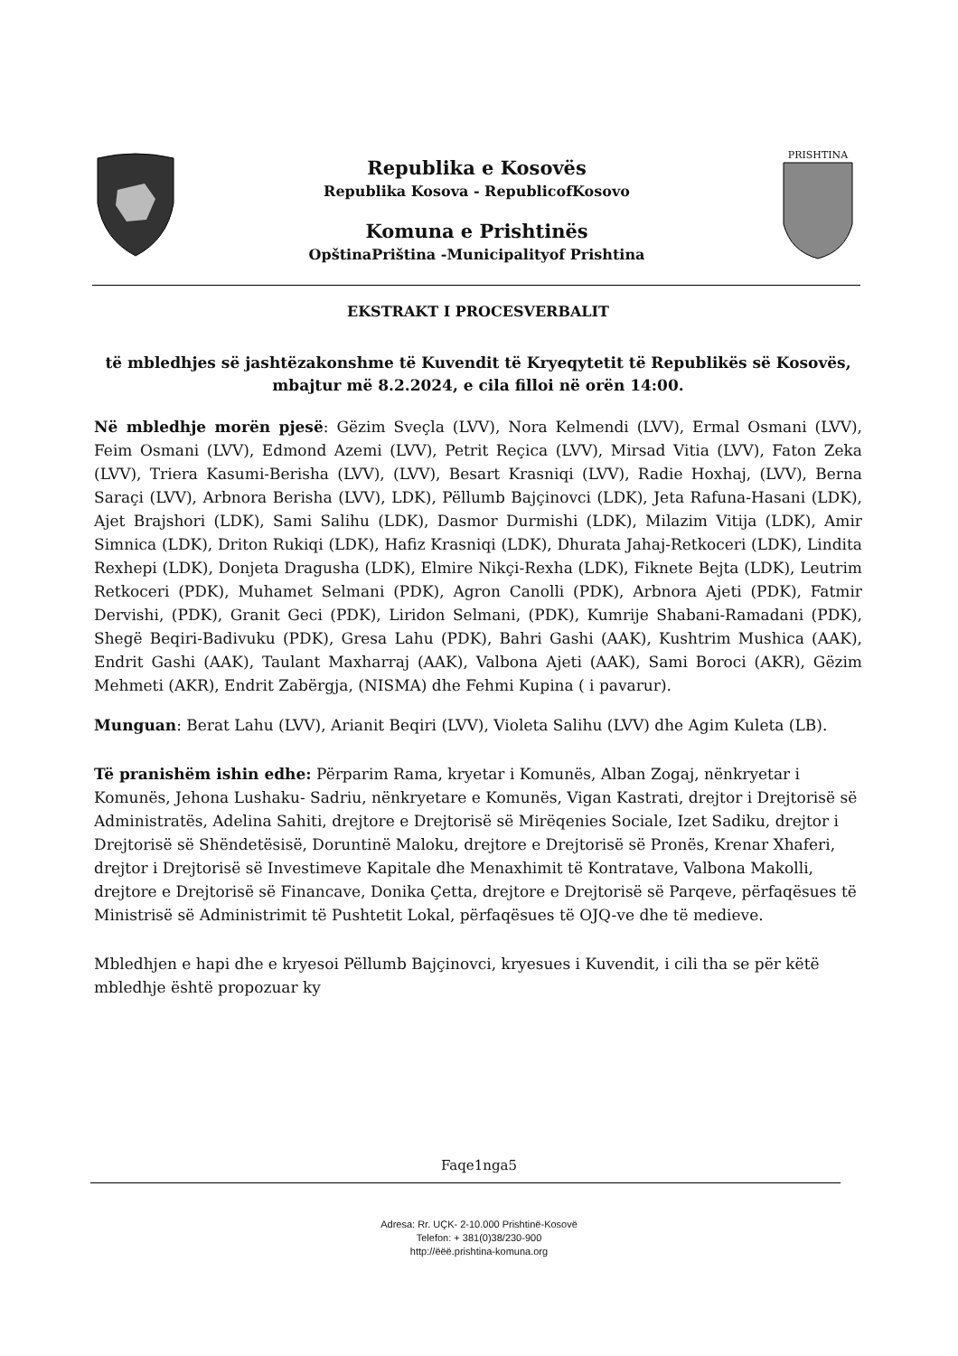Republika e Kosovës
Republika Kosova - RepublicofKosovo
Komuna e Prishtinës
OpštinaPriština -Municipalityof Prishtina
PRISHTINA
EKSTRAKT I PROCESVERBALIT
të mbledhjes së jashtëzakonshme të Kuvendit të Kryeqytetit të Republikës së Kosovës, mbajtur më 8.2.2024, e cila filloi në orën 14:00.
Në mbledhje morën pjesë: Gëzim Sveçla (LVV), Nora Kelmendi (LVV), Ermal Osmani (LVV), Feim Osmani (LVV), Edmond Azemi (LVV), Petrit Reçica (LVV), Mirsad Vitia (LVV), Faton Zeka (LVV), Triera Kasumi-Berisha (LVV), (LVV), Besart Krasniqi (LVV), Radie Hoxhaj, (LVV), Berna Saraçi (LVV), Arbnora Berisha (LVV), LDK), Pëllumb Bajçinovci (LDK), Jeta Rafuna-Hasani (LDK), Ajet Brajshori (LDK), Sami Salihu (LDK), Dasmor Durmishi (LDK), Milazim Vitija (LDK), Amir Simnica (LDK), Driton Rukiqi (LDK), Hafiz Krasniqi (LDK), Dhurata Jahaj-Retkoceri (LDK), Lindita Rexhepi (LDK), Donjeta Dragusha (LDK), Elmire Nikçi-Rexha (LDK), Fiknete Bejta (LDK), Leutrim Retkoceri (PDK), Muhamet Selmani (PDK), Agron Canolli (PDK), Arbnora Ajeti (PDK), Fatmir Dervishi, (PDK), Granit Geci (PDK), Liridon Selmani, (PDK), Kumrije Shabani-Ramadani (PDK), Shegë Beqiri-Badivuku (PDK), Gresa Lahu (PDK), Bahri Gashi (AAK), Kushtrim Mushica (AAK), Endrit Gashi (AAK), Taulant Maxharraj (AAK), Valbona Ajeti (AAK), Sami Boroci (AKR), Gëzim Mehmeti (AKR), Endrit Zabërgja, (NISMA) dhe Fehmi Kupina ( i pavarur).
Munguan: Berat Lahu (LVV), Arianit Beqiri (LVV), Violeta Salihu (LVV) dhe Agim Kuleta (LB).
Të pranishëm ishin edhe: Përparim Rama, kryetar i Komunës, Alban Zogaj, nënkryetar i Komunës, Jehona Lushaku- Sadriu, nënkryetare e Komunës, Vigan Kastrati, drejtor i Drejtorisë së Administratës, Adelina Sahiti, drejtore e Drejtorisë së Mirëqenies Sociale, Izet Sadiku, drejtor i Drejtorisë së Shëndetësisë, Doruntinë Maloku, drejtore e Drejtorisë së Pronës, Krenar Xhaferi, drejtor i Drejtorisë së Investimeve Kapitale dhe Menaxhimit të Kontratave, Valbona Makolli, drejtore e Drejtorisë së Financave, Donika Çetta, drejtore e Drejtorisë së Parqeve, përfaqësues të Ministrisë së Administrimit të Pushtetit Lokal, përfaqësues të OJQ-ve dhe të medieve.
Mbledhjen e hapi dhe e kryesoi Pëllumb Bajçinovci, kryesues i Kuvendit, i cili tha se për këtë mbledhje është propozuar ky
Faqe1nga5
Adresa: Rr. UÇK- 2-10.000 Prishtinë-Kosovë
Telefon: + 381(0)38/230-900
http://ëëë.prishtina-komuna.org